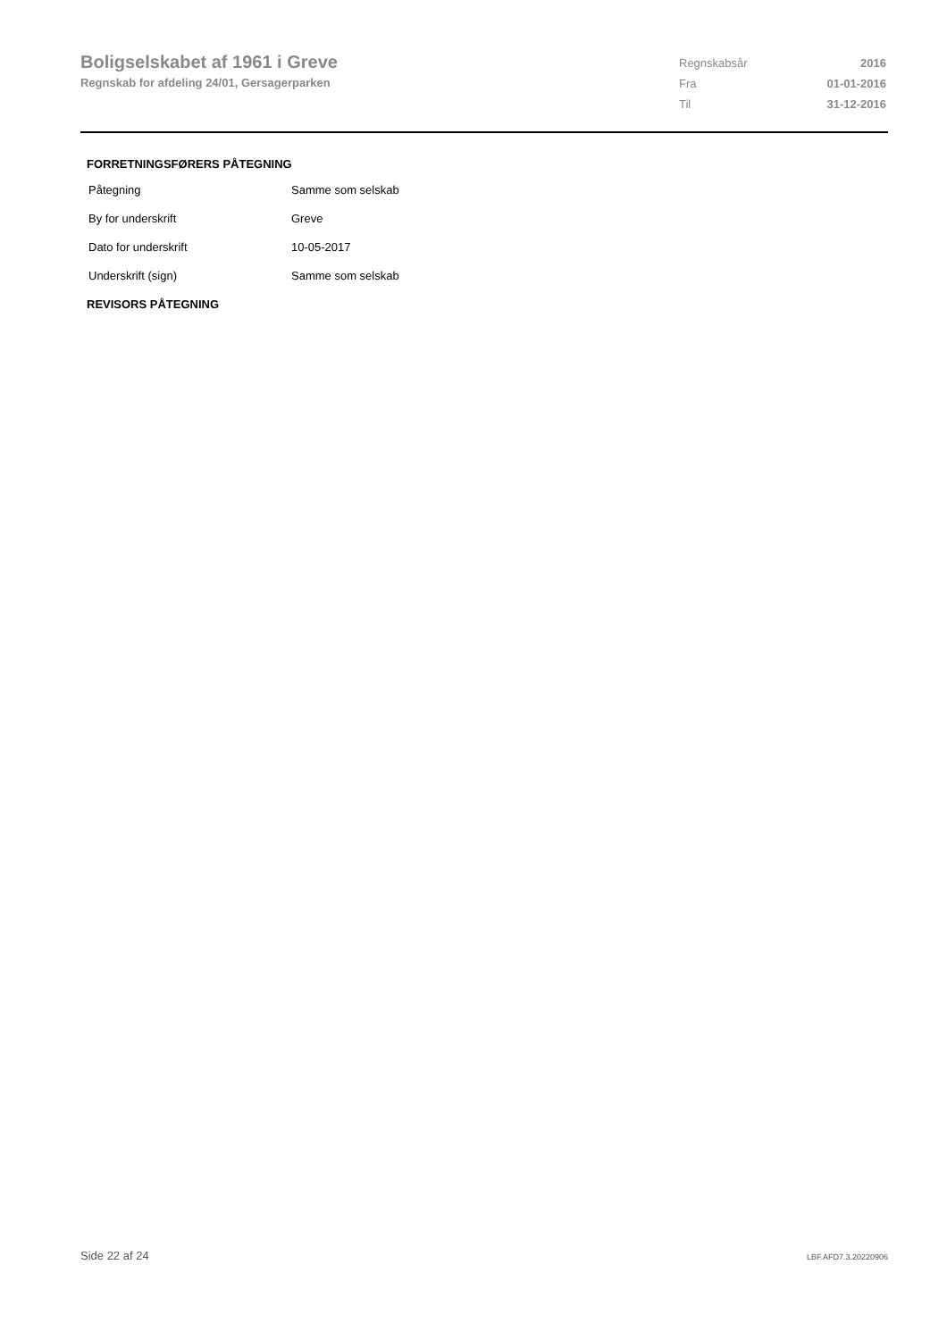Boligselskabet af 1961 i Greve
Regnskab for afdeling 24/01, Gersagerparken
| Regnskabsår | 2016 |
| Fra | 01-01-2016 |
| Til | 31-12-2016 |
FORRETNINGSFØRERS PÅTEGNING
| Påtegning | Samme som selskab |
| By for underskrift | Greve |
| Dato for underskrift | 10-05-2017 |
| Underskrift (sign) | Samme som selskab |
REVISORS PÅTEGNING
Side 22 af 24 LBF.AFD7.3.20220906